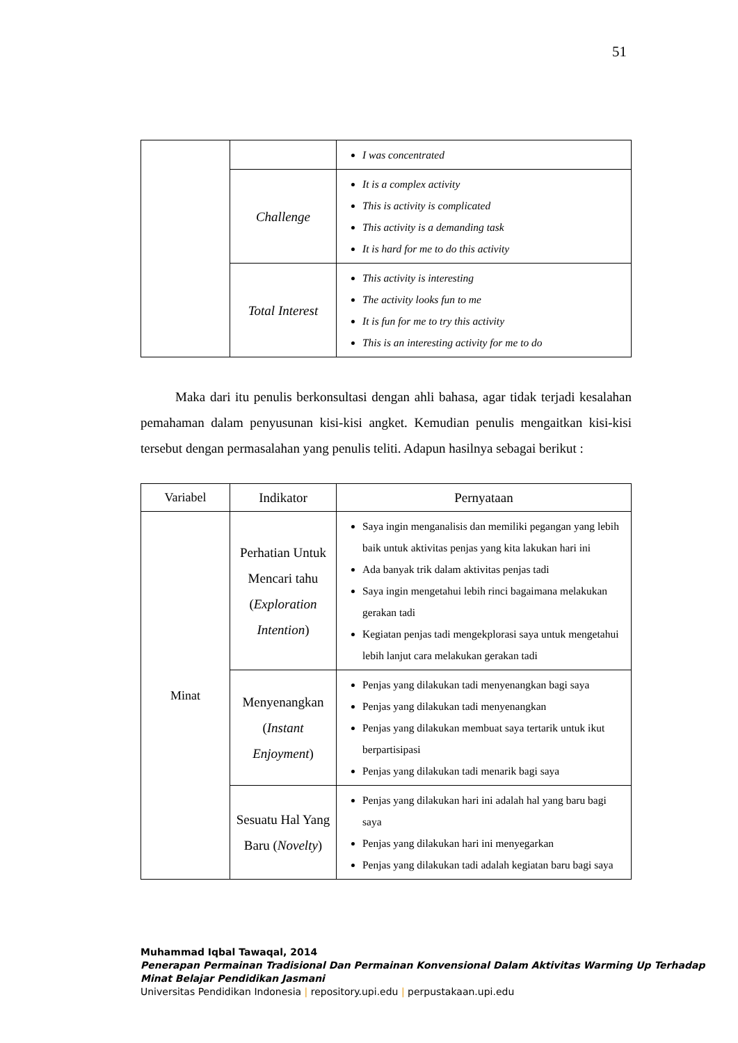51
| | | I was concentrated |
| | Challenge | It is a complex activity This is activity is complicated This activity is a demanding task It is hard for me to do this activity |
| | Total Interest | This activity is interesting The activity looks fun to me It is fun for me to try this activity This is an interesting activity for me to do |
Maka dari itu penulis berkonsultasi dengan ahli bahasa, agar tidak terjadi kesalahan pemahaman dalam penyusunan kisi-kisi angket. Kemudian penulis mengaitkan kisi-kisi tersebut dengan permasalahan yang penulis teliti. Adapun hasilnya sebagai berikut :
| Variabel | Indikator | Pernyataan |
| --- | --- | --- |
| Minat | Perhatian Untuk Mencari tahu ( Exploration Intention ) | Saya ingin menganalisis dan memiliki pegangan yang lebih baik untuk aktivitas penjas yang kita lakukan hari ini Ada banyak trik dalam aktivitas penjas tadi Saya ingin mengetahui lebih rinci bagaimana melakukan gerakan tadi Kegiatan penjas tadi mengekplorasi saya untuk mengetahui lebih lanjut cara melakukan gerakan tadi |
| | Menyenangkan ( Instant Enjoyment ) | Penjas yang dilakukan tadi menyenangkan bagi saya Penjas yang dilakukan tadi menyenangkan Penjas yang dilakukan membuat saya tertarik untuk ikut berpartisipasi Penjas yang dilakukan tadi menarik bagi saya |
| | Sesuatu Hal Yang Baru ( Novelty ) | Penjas yang dilakukan hari ini adalah hal yang baru bagi saya Penjas yang dilakukan hari ini menyegarkan Penjas yang dilakukan tadi adalah kegiatan baru bagi saya |
Muhammad Iqbal Tawaqal, 2014
Penerapan Permainan Tradisional Dan Permainan Konvensional Dalam Aktivitas Warming Up Terhadap Minat Belajar Pendidikan Jasmani
Universitas Pendidikan Indonesia | repository.upi.edu | perpustakaan.upi.edu